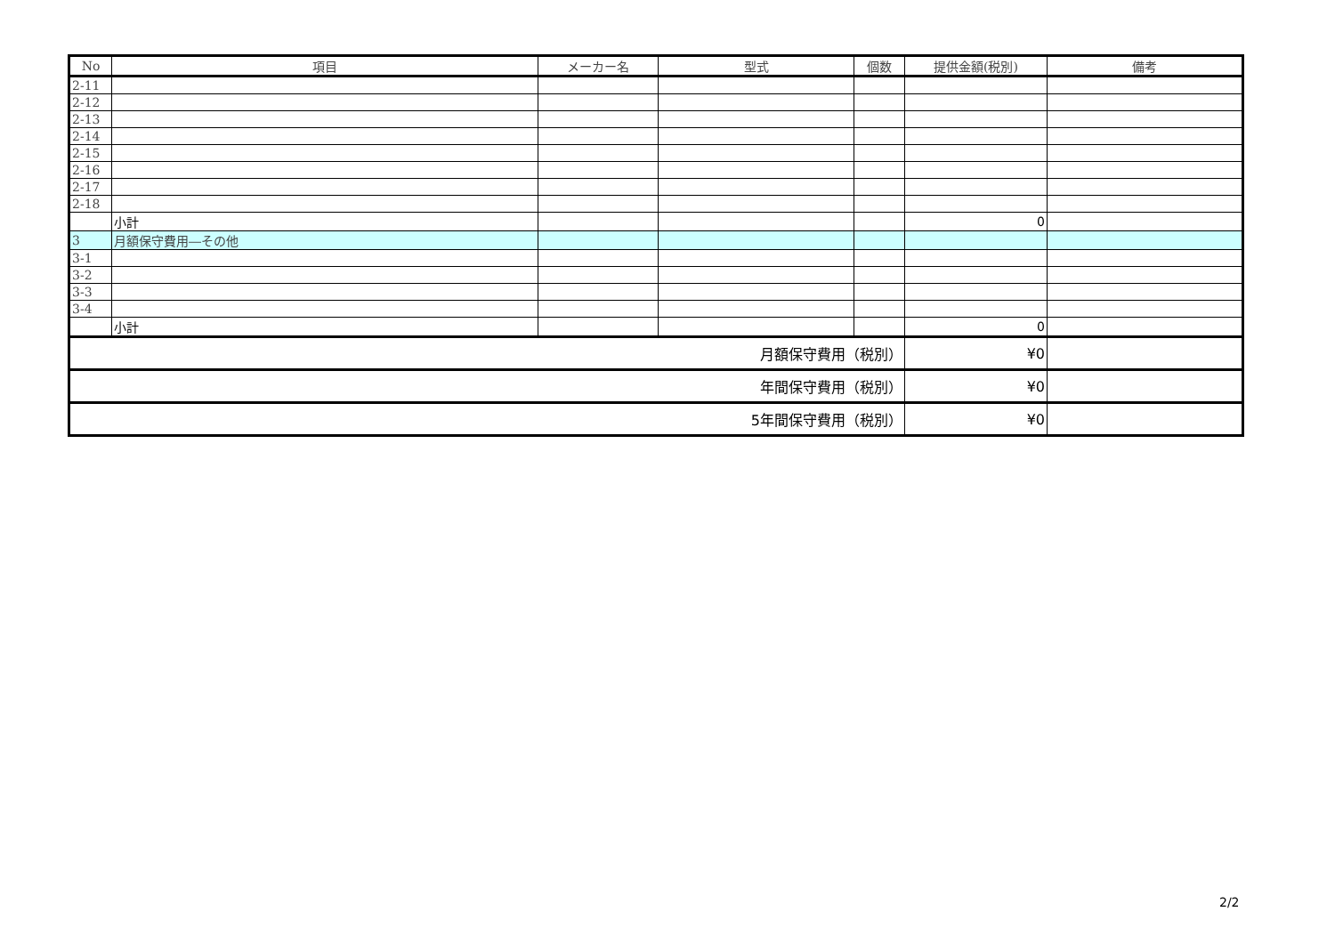| No | 項目 | メーカー名 | 型式 | 個数 | 提供金額(税別) | 備考 |
| --- | --- | --- | --- | --- | --- | --- |
| 2-11 | | | | | | |
| 2-12 | | | | | | |
| 2-13 | | | | | | |
| 2-14 | | | | | | |
| 2-15 | | | | | | |
| 2-16 | | | | | | |
| 2-17 | | | | | | |
| 2-18 | | | | | | |
| | 小計 | | | | 0 | |
| 3 | 月額保守費用―その他 | | | | | |
| 3-1 | | | | | | |
| 3-2 | | | | | | |
| 3-3 | | | | | | |
| 3-4 | | | | | | |
| | 小計 | | | | 0 | |
| 月額保守費用（税別） | | | | | ¥0 | |
| 年間保守費用（税別） | | | | | ¥0 | |
| 5年間保守費用（税別） | | | | | ¥0 | |
2/2